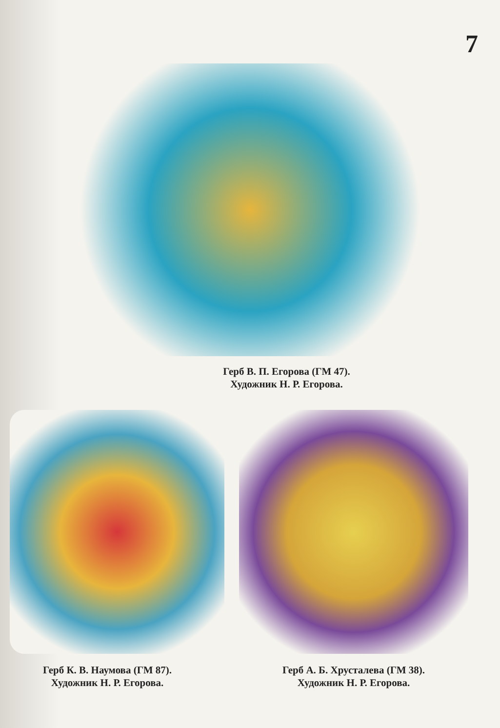7
Герб В. П. Егорова (ГМ 47).
Художник Н. Р. Егорова.
Герб К. В. Наумова (ГМ 87).
Художник Н. Р. Егорова.
Герб А. Б. Хрусталева (ГМ 38).
Художник Н. Р. Егорова.